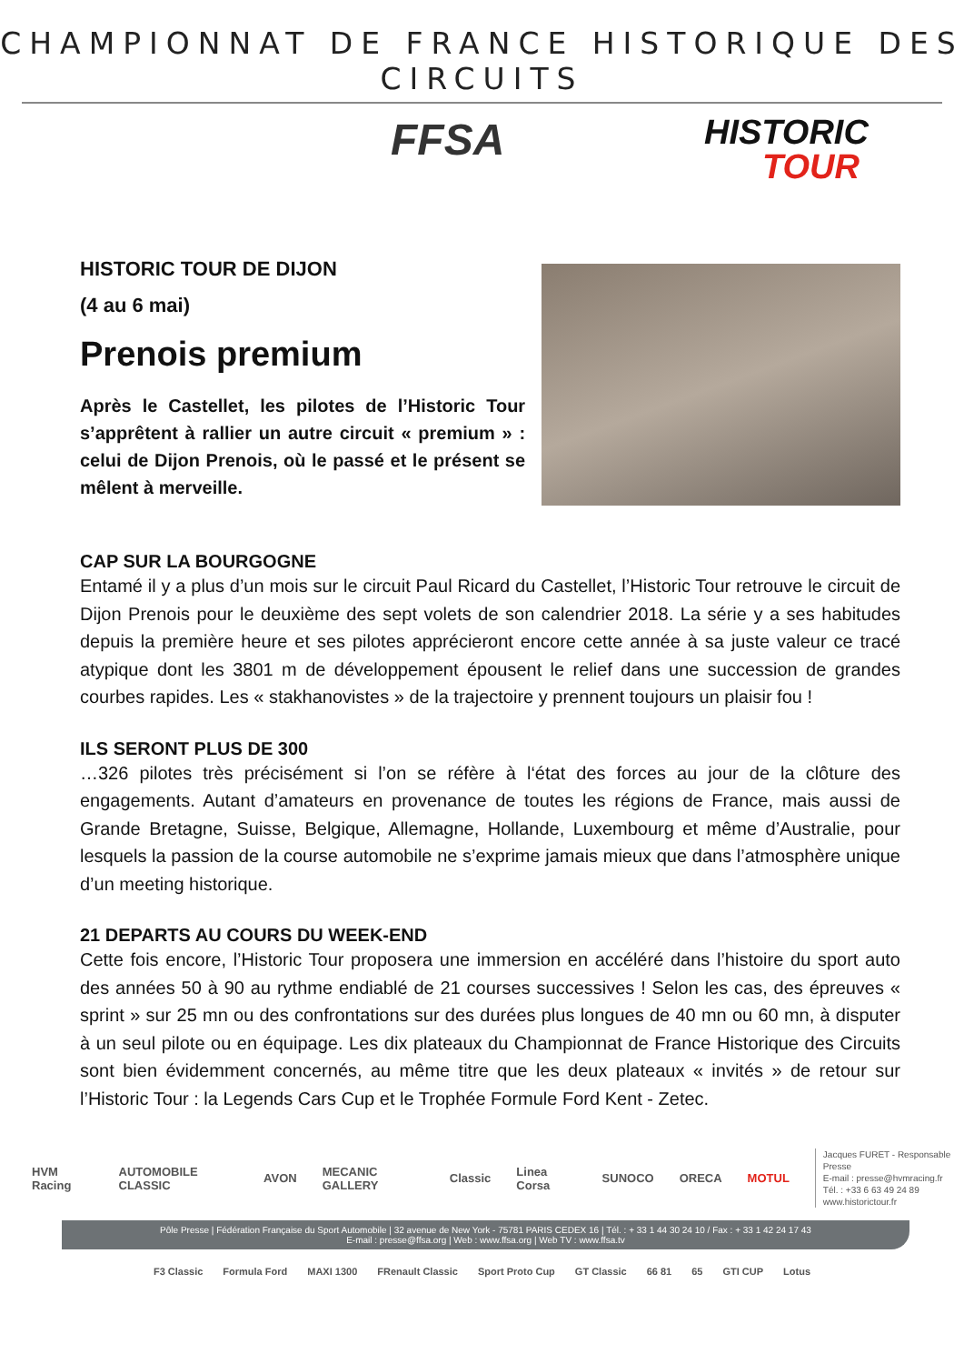CHAMPIONNAT DE FRANCE HISTORIQUE DES CIRCUITS
FFSA HISTORIC
TOUR
HISTORIC TOUR DE DIJON
(4 au 6 mai)
Prenois premium
Après le Castellet, les pilotes de l’Historic Tour s’apprêtent à rallier un autre circuit « premium » : celui de Dijon Prenois, où le passé et le présent se mêlent à merveille.
CAP SUR LA BOURGOGNE
Entamé il y a plus d’un mois sur le circuit Paul Ricard du Castellet, l’Historic Tour retrouve le circuit de Dijon Prenois pour le deuxième des sept volets de son calendrier 2018. La série y a ses habitudes depuis la première heure et ses pilotes apprécieront encore cette année à sa juste valeur ce tracé atypique dont les 3801 m de développement épousent le relief dans une succession de grandes courbes rapides. Les « stakhanovistes » de la trajectoire y prennent toujours un plaisir fou !
ILS SERONT PLUS DE 300
…326 pilotes très précisément si l’on se réfère à l‘état des forces au jour de la clôture des engagements. Autant d’amateurs en provenance de toutes les régions de France, mais aussi de Grande Bretagne, Suisse, Belgique, Allemagne, Hollande, Luxembourg et même d’Australie, pour lesquels la passion de la course automobile ne s’exprime jamais mieux que dans l’atmosphère unique d’un meeting historique.
21 DEPARTS AU COURS DU WEEK-END
Cette fois encore, l’Historic Tour proposera une immersion en accéléré dans l’histoire du sport auto des années 50 à 90 au rythme endiablé de 21 courses successives ! Selon les cas, des épreuves « sprint » sur 25 mn ou des confrontations sur des durées plus longues de 40 mn ou 60 mn, à disputer à un seul pilote ou en équipage. Les dix plateaux du Championnat de France Historique des Circuits sont bien évidemment concernés, au même titre que les deux plateaux « invités » de retour sur l’Historic Tour : la Legends Cars Cup et le Trophée Formule Ford Kent - Zetec.
HVM Racing AUTOMOBILE CLASSIC AVON MECANIC GALLERY Classic Linea Corsa SUNOCO ORECA MOTUL
Jacques FURET - Responsable Presse
E-mail : presse@hvmracing.fr
Tél. : +33 6 63 49 24 89
www.historictour.fr
Pôle Presse | Fédération Française du Sport Automobile | 32 avenue de New York - 75781 PARIS CEDEX 16 | Tél. : + 33 1 44 30 24 10 / Fax : + 33 1 42 24 17 43
E-mail : presse@ffsa.org | Web : www.ffsa.org | Web TV : www.ffsa.tv
F3 Classic Formula Ford MAXI 1300 FRenault Classic Sport Proto Cup GT Classic 66 81 65 GTI CUP Lotus